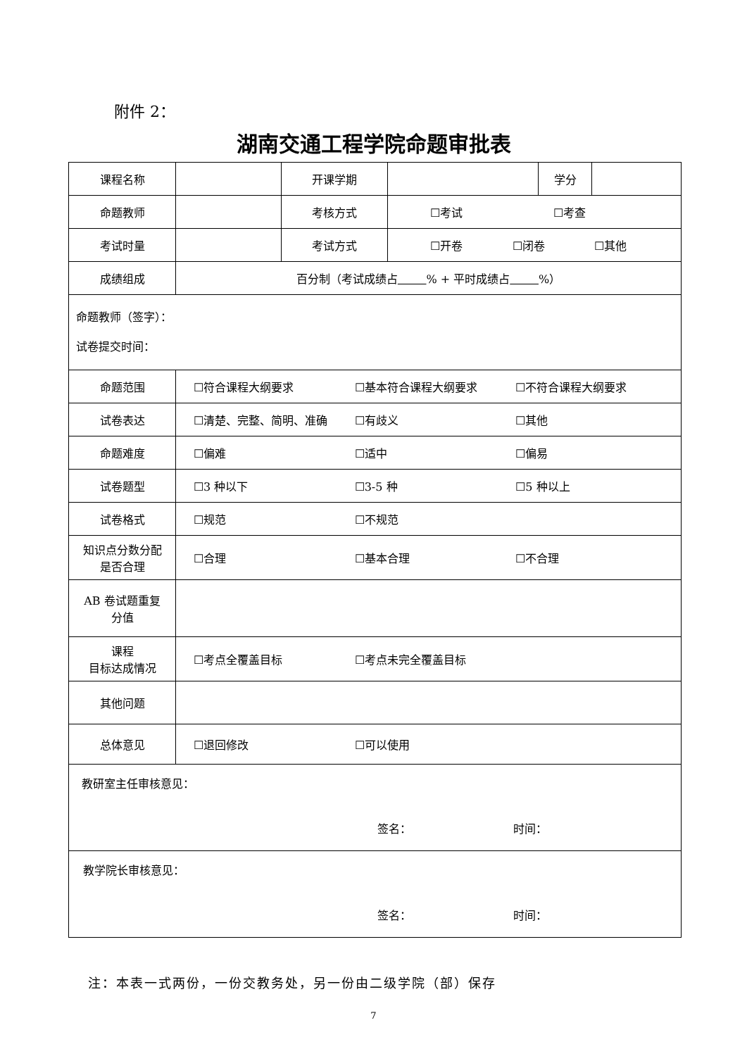附件 2：
湖南交通工程学院命题审批表
| 课程名称 | | 开课学期 | | 学分 | |
| 命题教师 | | 考核方式 | ☐考试 ☐考查 | | |
| 考试时量 | | 考试方式 | ☐开卷 ☐闭卷 ☐其他 | | |
| 成绩组成 | 百分制（考试成绩占 % + 平时成绩占 %） | | | | |
| 命题教师（签字）： 试卷提交时间： | | | | | |
| 命题范围 | ☐符合课程大纲要求 ☐基本符合课程大纲要求 ☐不符合课程大纲要求 | | | | |
| 试卷表达 | ☐清楚、完整、简明、准确 ☐有歧义 ☐其他 | | | | |
| 命题难度 | ☐偏难 ☐适中 ☐偏易 | | | | |
| 试卷题型 | ☐3 种以下 ☐3-5 种 ☐5 种以上 | | | | |
| 试卷格式 | ☐规范 ☐不规范 | | | | |
| 知识点分数分配 是否合理 | ☐合理 ☐基本合理 ☐不合理 | | | | |
| AB 卷试题重复 分值 | | | | | |
| 课程 目标达成情况 | ☐考点全覆盖目标 ☐考点未完全覆盖目标 | | | | |
| 其他问题 | | | | | |
| 总体意见 | ☐退回修改 ☐可以使用 | | | | |
| 教研室主任审核意见： 签名： 时间： | | | | | |
| 教学院长审核意见： 签名： 时间： | | | | | |
注：本表一式两份，一份交教务处，另一份由二级学院（部）保存
7